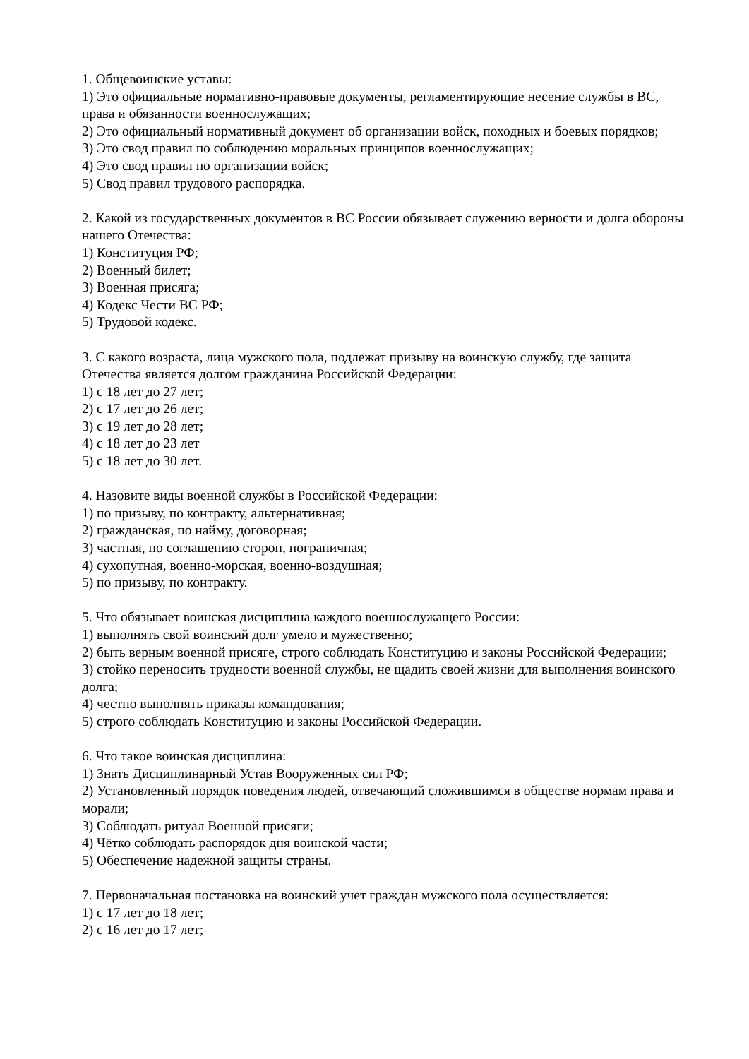1. Общевоинские уставы:
1) Это официальные нормативно-правовые документы, регламентирующие несение службы в ВС, права и обязанности военнослужащих;
2) Это официальный нормативный документ об организации войск, походных и боевых порядков;
3) Это свод правил по соблюдению моральных принципов военнослужащих;
4) Это свод правил по организации войск;
5) Свод правил трудового распорядка.
2. Какой из государственных документов в ВС России обязывает служению верности и долга обороны нашего Отечества:
1) Конституция РФ;
2) Военный билет;
3) Военная присяга;
4) Кодекс Чести ВС РФ;
5) Трудовой кодекс.
3. С какого возраста, лица мужского пола, подлежат призыву на воинскую службу, где защита Отечества является долгом гражданина Российской Федерации:
1) с 18 лет до 27 лет;
2) с 17 лет до 26 лет;
3) с 19 лет до 28 лет;
4) с 18 лет до 23 лет
5) с 18 лет до 30 лет.
4. Назовите виды военной службы в Российской Федерации:
1) по призыву, по контракту, альтернативная;
2) гражданская, по найму, договорная;
3) частная, по соглашению сторон, пограничная;
4) сухопутная, военно-морская, военно-воздушная;
5) по призыву, по контракту.
5. Что обязывает воинская дисциплина каждого военнослужащего России:
1) выполнять свой воинский долг умело и мужественно;
2) быть верным военной присяге, строго соблюдать Конституцию и законы Российской Федерации;
3) стойко переносить трудности военной службы, не щадить своей жизни для выполнения воинского долга;
4) честно выполнять приказы командования;
5) строго соблюдать Конституцию и законы Российской Федерации.
6. Что такое воинская дисциплина:
1) Знать Дисциплинарный Устав Вооруженных сил РФ;
2) Установленный порядок поведения людей, отвечающий сложившимся в обществе нормам права и морали;
3) Соблюдать ритуал Военной присяги;
4) Чётко соблюдать распорядок дня воинской части;
5) Обеспечение надежной защиты страны.
7. Первоначальная постановка на воинский учет граждан мужского пола осуществляется:
1) с 17 лет до 18 лет;
2) с 16 лет до 17 лет;